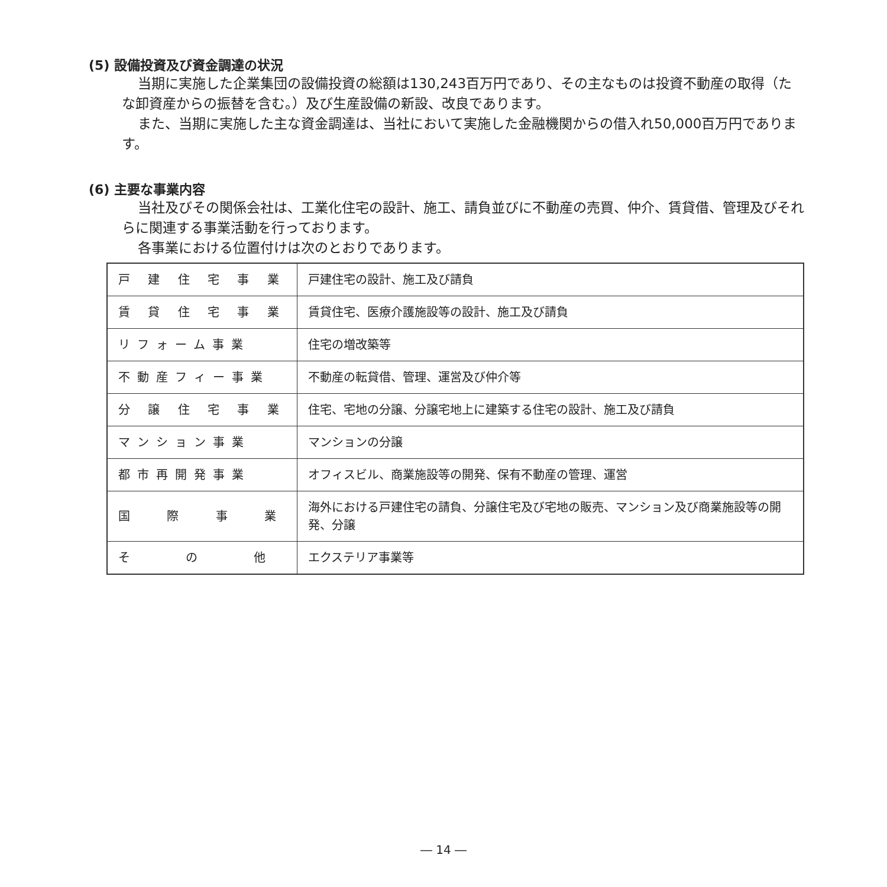(5) 設備投資及び資金調達の状況
当期に実施した企業集団の設備投資の総額は130,243百万円であり、その主なものは投資不動産の取得（たな卸資産からの振替を含む。）及び生産設備の新設、改良であります。
また、当期に実施した主な資金調達は、当社において実施した金融機関からの借入れ50,000百万円であります。
(6) 主要な事業内容
当社及びその関係会社は、工業化住宅の設計、施工、請負並びに不動産の売買、仲介、賃貸借、管理及びそれらに関連する事業活動を行っております。
各事業における位置付けは次のとおりであります。
| 戸 建 住 宅 事 業 | 戸建住宅の設計、施工及び請負 |
| 賃 貸 住 宅 事 業 | 賃貸住宅、医療介護施設等の設計、施工及び請負 |
| リフォーム事業 | 住宅の増改築等 |
| 不動産フィー事業 | 不動産の転貸借、管理、運営及び仲介等 |
| 分 譲 住 宅 事 業 | 住宅、宅地の分譲、分譲宅地上に建築する住宅の設計、施工及び請負 |
| マンション事業 | マンションの分譲 |
| 都市再開発事業 | オフィスビル、商業施設等の開発、保有不動産の管理、運営 |
| 国 際 事 業 | 海外における戸建住宅の請負、分譲住宅及び宅地の販売、マンション及び商業施設等の開発、分譲 |
| そ の 他 | エクステリア事業等 |
― 14 ―